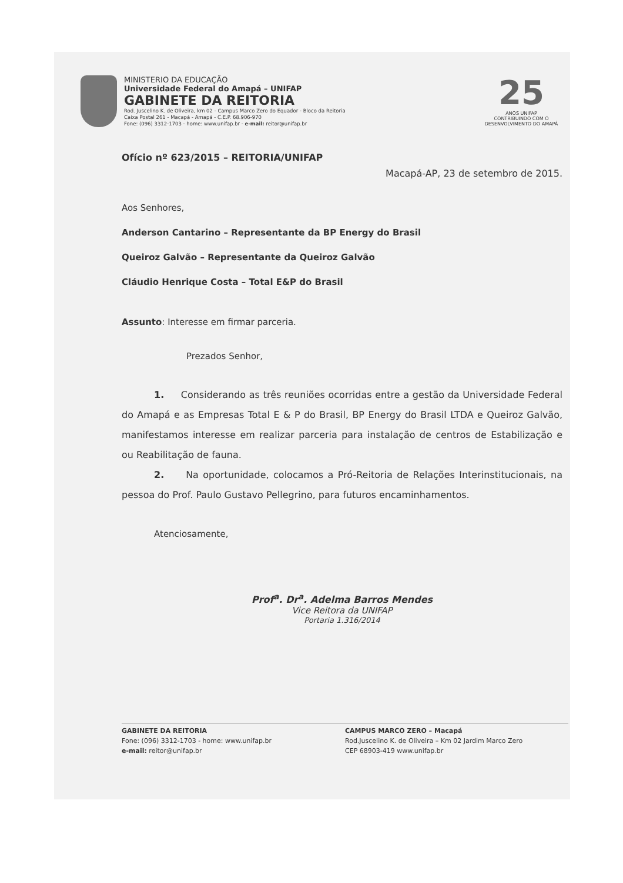MINISTERIO DA EDUCAÇÃO
Universidade Federal do Amapá – UNIFAP
GABINETE DA REITORIA
Rod. Juscelino K. de Oliveira, km 02 - Campus Marco Zero do Equador - Bloco da Reitoria
Caixa Postal 261 - Macapá - Amapá - C.E.P. 68.906-970
Fone: (096) 3312-1703 - home: www.unifap.br - e-mail: reitor@unifap.br
25
ANOS UNIFAP
CONTRIBUINDO COM O
DESENVOLVIMENTO DO AMAPÁ
Ofício nº 623/2015 – REITORIA/UNIFAP
Macapá-AP, 23 de setembro de 2015.
Aos Senhores,
Anderson Cantarino – Representante da BP Energy do Brasil
Queiroz Galvão – Representante da Queiroz Galvão
Cláudio Henrique Costa – Total E&P do Brasil
Assunto: Interesse em firmar parceria.
Prezados Senhor,
1. Considerando as três reuniões ocorridas entre a gestão da Universidade Federal do Amapá e as Empresas Total E & P do Brasil, BP Energy do Brasil LTDA e Queiroz Galvão, manifestamos interesse em realizar parceria para instalação de centros de Estabilização e ou Reabilitação de fauna.
2. Na oportunidade, colocamos a Pró-Reitoria de Relações Interinstitucionais, na pessoa do Prof. Paulo Gustavo Pellegrino, para futuros encaminhamentos.
Atenciosamente,
Prof<sup>a</sup>. Dr<sup>a</sup>. Adelma Barros Mendes
Vice Reitora da UNIFAP
Portaria 1.316/2014
GABINETE DA REITORIA
Fone: (096) 3312-1703 - home: www.unifap.br
e-mail: reitor@unifap.br
CAMPUS MARCO ZERO – Macapá
Rod.Juscelino K. de Oliveira – Km 02 Jardim Marco Zero
CEP 68903-419 www.unifap.br